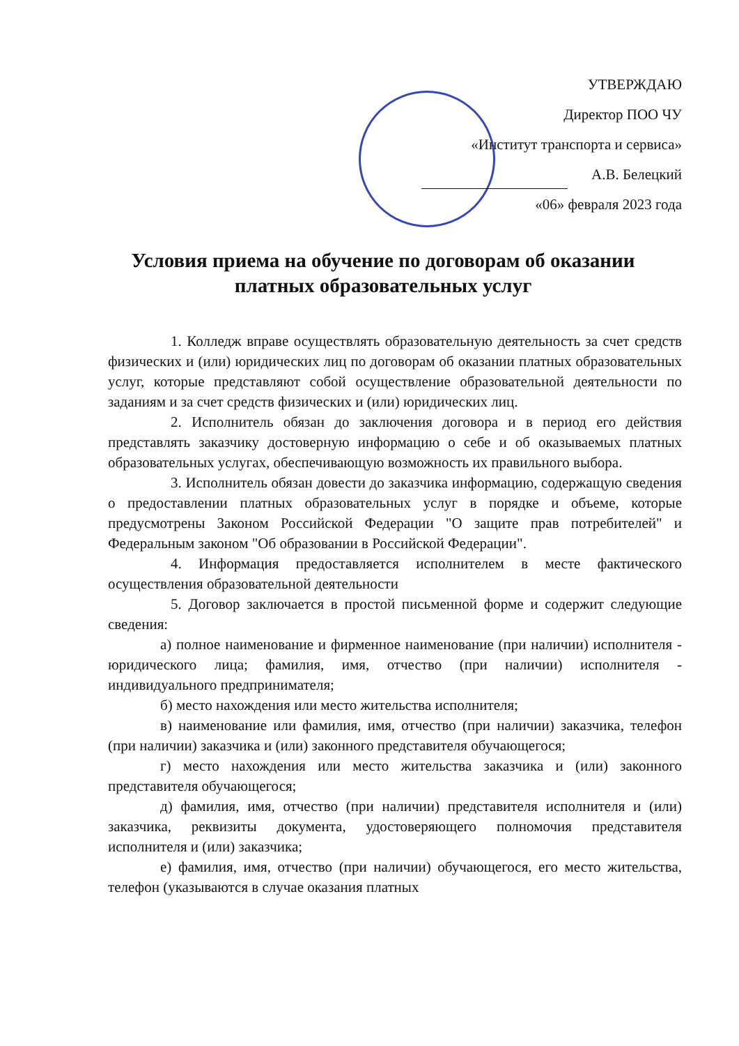УТВЕРЖДАЮ
Директор ПОО ЧУ
«Институт транспорта и сервиса»
А.В. Белецкий
«06» февраля 2023 года
Условия приема на обучение по договорам об оказании платных образовательных услуг
1. Колледж вправе осуществлять образовательную деятельность за счет средств физических и (или) юридических лиц по договорам об оказании платных образовательных услуг, которые представляют собой осуществление образовательной деятельности по заданиям и за счет средств физических и (или) юридических лиц.
2. Исполнитель обязан до заключения договора и в период его действия представлять заказчику достоверную информацию о себе и об оказываемых платных образовательных услугах, обеспечивающую возможность их правильного выбора.
3. Исполнитель обязан довести до заказчика информацию, содержащую сведения о предоставлении платных образовательных услуг в порядке и объеме, которые предусмотрены Законом Российской Федерации "О защите прав потребителей" и Федеральным законом "Об образовании в Российской Федерации".
4. Информация предоставляется исполнителем в месте фактического осуществления образовательной деятельности
5. Договор заключается в простой письменной форме и содержит следующие сведения:
а) полное наименование и фирменное наименование (при наличии) исполнителя - юридического лица; фамилия, имя, отчество (при наличии) исполнителя - индивидуального предпринимателя;
б) место нахождения или место жительства исполнителя;
в) наименование или фамилия, имя, отчество (при наличии) заказчика, телефон (при наличии) заказчика и (или) законного представителя обучающегося;
г) место нахождения или место жительства заказчика и (или) законного представителя обучающегося;
д) фамилия, имя, отчество (при наличии) представителя исполнителя и (или) заказчика, реквизиты документа, удостоверяющего полномочия представителя исполнителя и (или) заказчика;
е) фамилия, имя, отчество (при наличии) обучающегося, его место жительства, телефон (указываются в случае оказания платных